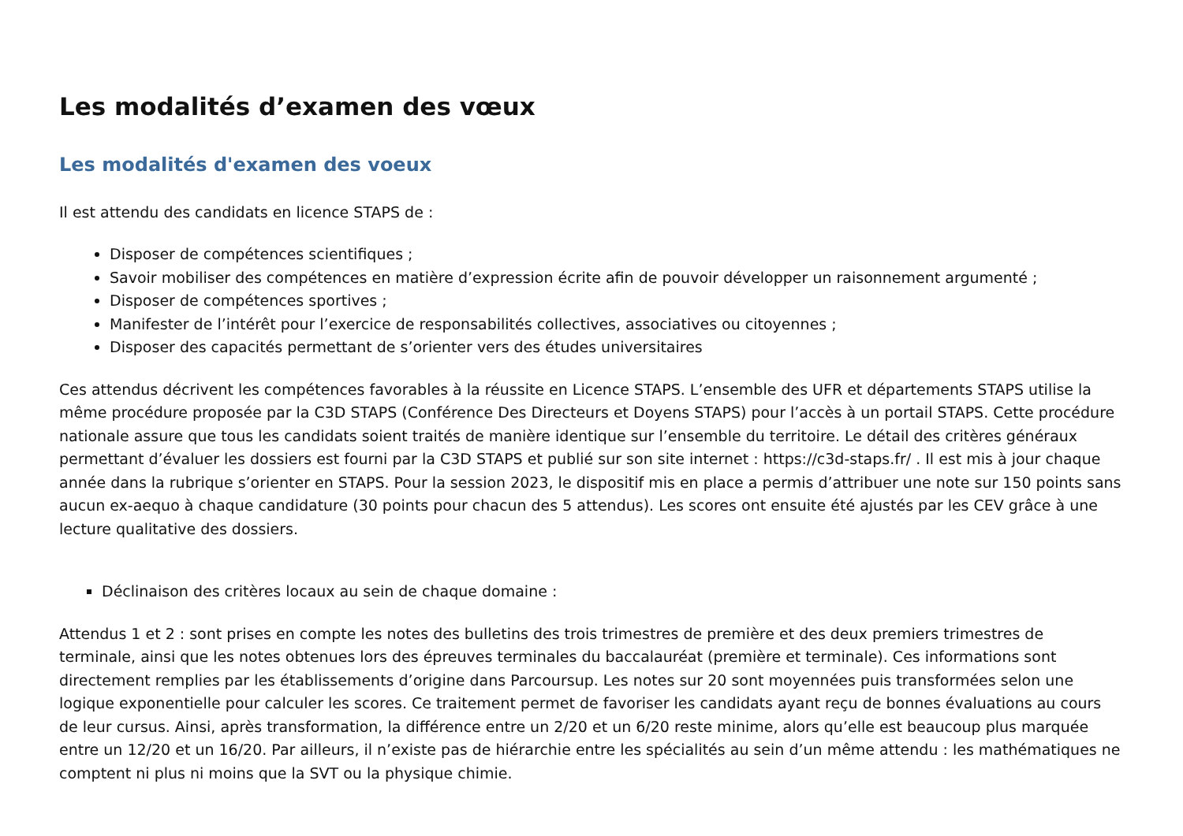Les modalités d’examen des vœux
Les modalités d'examen des voeux
Il est attendu des candidats en licence STAPS de :
Disposer de compétences scientifiques ;
Savoir mobiliser des compétences en matière d’expression écrite afin de pouvoir développer un raisonnement argumenté ;
Disposer de compétences sportives ;
Manifester de l’intérêt pour l’exercice de responsabilités collectives, associatives ou citoyennes ;
Disposer des capacités permettant de s’orienter vers des études universitaires
Ces attendus décrivent les compétences favorables à la réussite en Licence STAPS. L’ensemble des UFR et départements STAPS utilise la même procédure proposée par la C3D STAPS (Conférence Des Directeurs et Doyens STAPS) pour l’accès à un portail STAPS. Cette procédure nationale assure que tous les candidats soient traités de manière identique sur l’ensemble du territoire. Le détail des critères généraux permettant d’évaluer les dossiers est fourni par la C3D STAPS et publié sur son site internet : https://c3d-staps.fr/ . Il est mis à jour chaque année dans la rubrique s’orienter en STAPS. Pour la session 2023, le dispositif mis en place a permis d’attribuer une note sur 150 points sans aucun ex-aequo à chaque candidature (30 points pour chacun des 5 attendus). Les scores ont ensuite été ajustés par les CEV grâce à une lecture qualitative des dossiers.
Déclinaison des critères locaux au sein de chaque domaine :
Attendus 1 et 2 : sont prises en compte les notes des bulletins des trois trimestres de première et des deux premiers trimestres de terminale, ainsi que les notes obtenues lors des épreuves terminales du baccalauréat (première et terminale). Ces informations sont directement remplies par les établissements d’origine dans Parcoursup. Les notes sur 20 sont moyennées puis transformées selon une logique exponentielle pour calculer les scores. Ce traitement permet de favoriser les candidats ayant reçu de bonnes évaluations au cours de leur cursus. Ainsi, après transformation, la différence entre un 2/20 et un 6/20 reste minime, alors qu’elle est beaucoup plus marquée entre un 12/20 et un 16/20. Par ailleurs, il n’existe pas de hiérarchie entre les spécialités au sein d’un même attendu : les mathématiques ne comptent ni plus ni moins que la SVT ou la physique chimie.